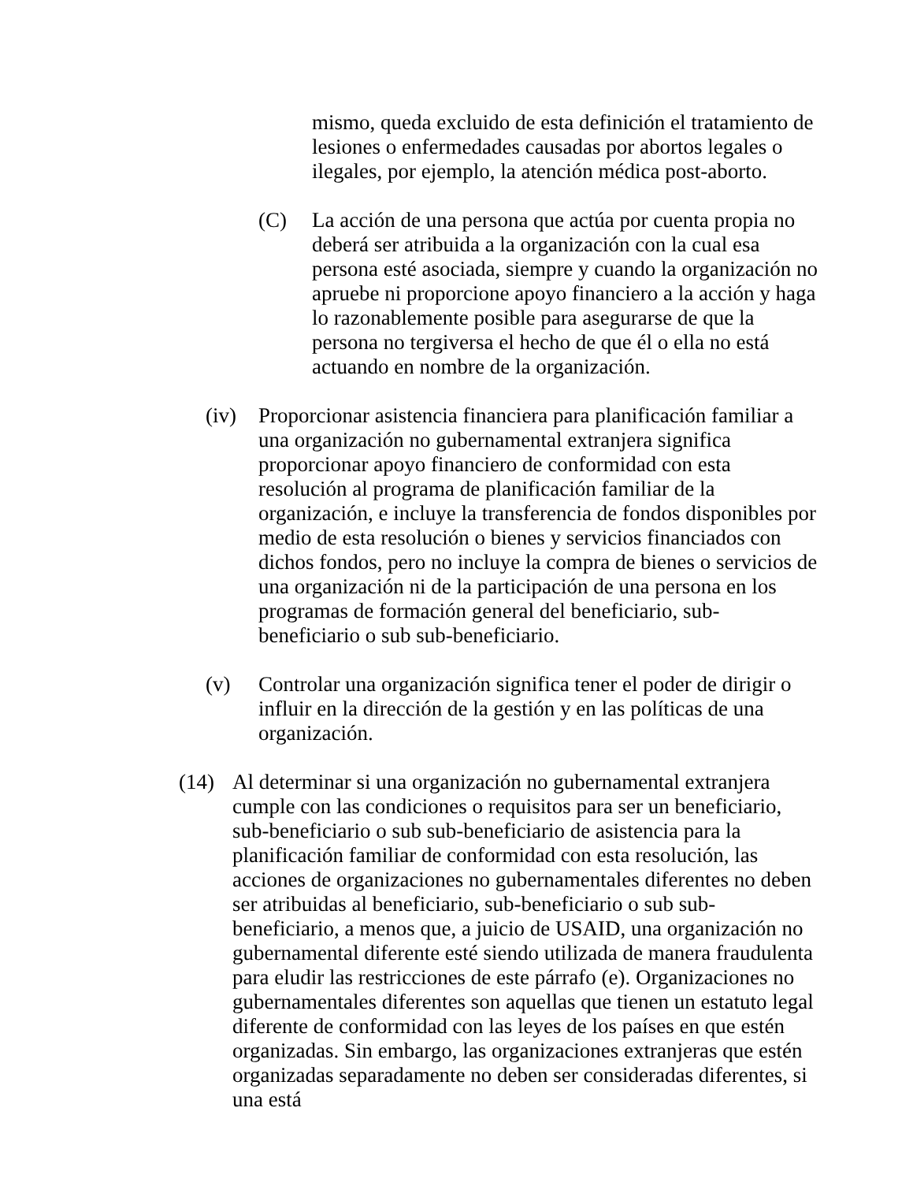mismo, queda excluido de esta definición el tratamiento de lesiones o enfermedades causadas por abortos legales o ilegales, por ejemplo, la atención médica post-aborto.
(C) La acción de una persona que actúa por cuenta propia no deberá ser atribuida a la organización con la cual esa persona esté asociada, siempre y cuando la organización no apruebe ni proporcione apoyo financiero a la acción y haga lo razonablemente posible para asegurarse de que la persona no tergiversa el hecho de que él o ella no está actuando en nombre de la organización.
(iv) Proporcionar asistencia financiera para planificación familiar a una organización no gubernamental extranjera significa proporcionar apoyo financiero de conformidad con esta resolución al programa de planificación familiar de la organización, e incluye la transferencia de fondos disponibles por medio de esta resolución o bienes y servicios financiados con dichos fondos, pero no incluye la compra de bienes o servicios de una organización ni de la participación de una persona en los programas de formación general del beneficiario, sub-beneficiario o sub sub-beneficiario.
(v) Controlar una organización significa tener el poder de dirigir o influir en la dirección de la gestión y en las políticas de una organización.
(14) Al determinar si una organización no gubernamental extranjera cumple con las condiciones o requisitos para ser un beneficiario, sub-beneficiario o sub sub-beneficiario de asistencia para la planificación familiar de conformidad con esta resolución, las acciones de organizaciones no gubernamentales diferentes no deben ser atribuidas al beneficiario, sub-beneficiario o sub sub-beneficiario, a menos que, a juicio de USAID, una organización no gubernamental diferente esté siendo utilizada de manera fraudulenta para eludir las restricciones de este párrafo (e). Organizaciones no gubernamentales diferentes son aquellas que tienen un estatuto legal diferente de conformidad con las leyes de los países en que estén organizadas. Sin embargo, las organizaciones extranjeras que estén organizadas separadamente no deben ser consideradas diferentes, si una está